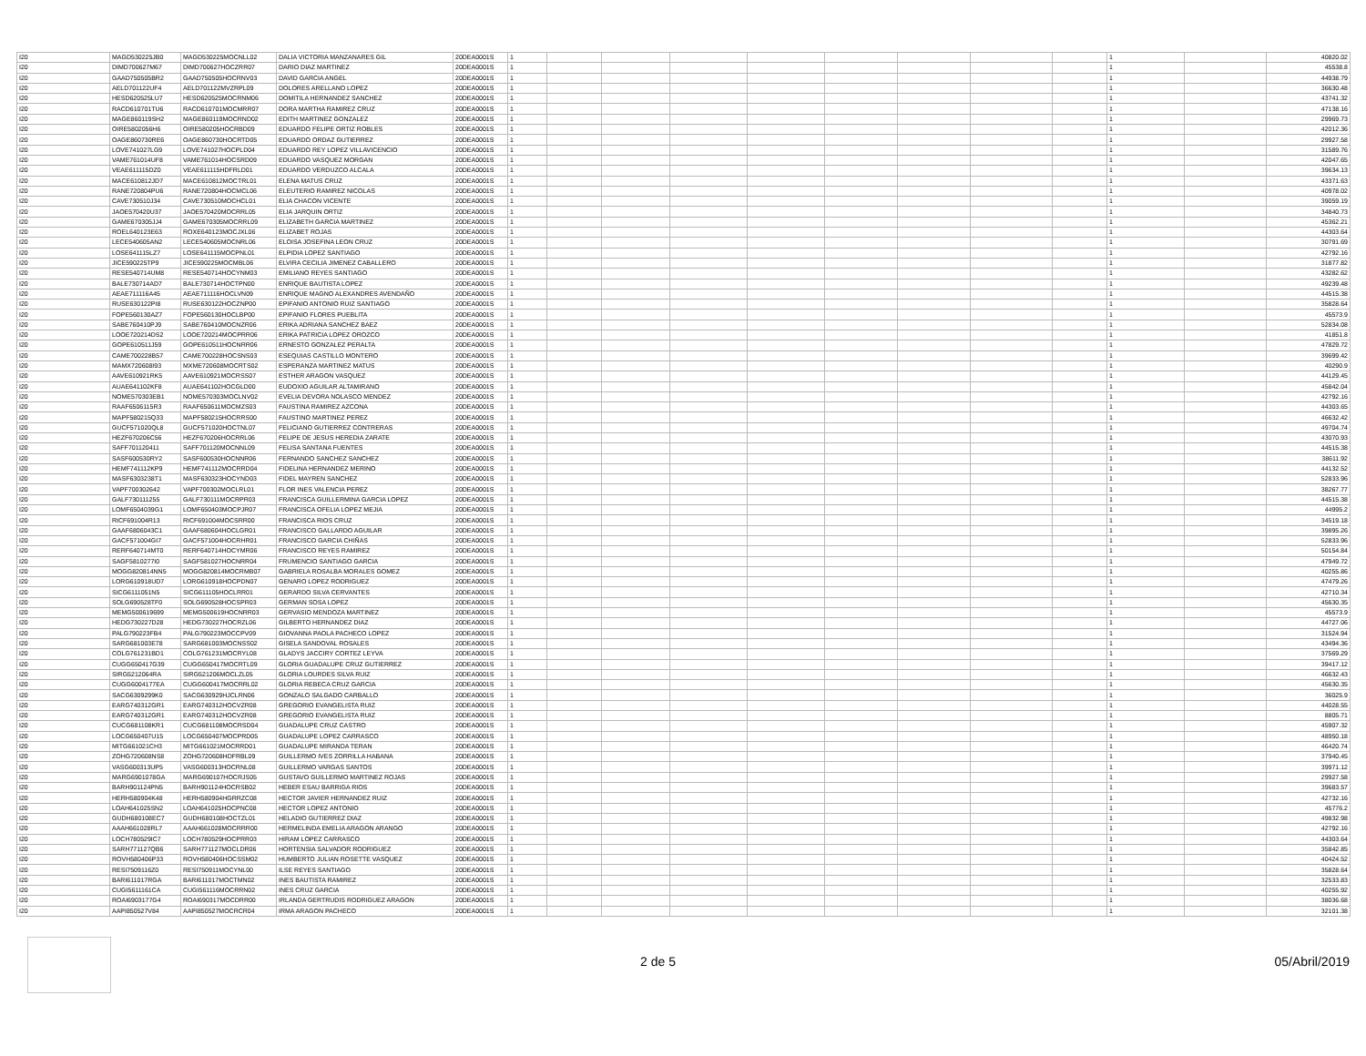| I20 | MAGD530225JB0 | MAGD530225MOCNLL02 | DALIA VICTORIA MANZANARES GIL | 20DEA0001S | 1 | | | | | | | | | 1 | | 40820.02 |
| I20 | DIMD700627M67 | DIMD700627HOCZRR07 | DARIO DIAZ MARTINEZ | 20DEA0001S | 1 | | | | | | | | | 1 | | 45538.8 |
| I20 | GAAD750505BR2 | GAAD750505HOCRNV03 | DAVID GARCIA ANGEL | 20DEA0001S | 1 | | | | | | | | | 1 | | 44938.79 |
| I20 | AELD701122UF4 | AELD701122MVZRPL09 | DOLORES ARELLANO LOPEZ | 20DEA0001S | 1 | | | | | | | | | 1 | | 36630.48 |
| I20 | HESD620525LU7 | HESD620525MOCRNM06 | DOMITILA HERNANDEZ SANCHEZ | 20DEA0001S | 1 | | | | | | | | | 1 | | 43741.32 |
| I20 | RACD610701TU6 | RACD610701MOCMRR07 | DORA MARTHA RAMIREZ CRUZ | 20DEA0001S | 1 | | | | | | | | | 1 | | 47138.16 |
| I20 | MAGE860119SH2 | MAGE860119MOCRND02 | EDITH MARTINEZ GONZALEZ | 20DEA0001S | 1 | | | | | | | | | 1 | | 29969.73 |
| I20 | OIRE5802056H6 | OIRE580205HOCRBD09 | EDUARDO FELIPE ORTIZ ROBLES | 20DEA0001S | 1 | | | | | | | | | 1 | | 42012.36 |
| I20 | OAGE860730RE6 | OAGE860730HOCRTD05 | EDUARDO ORDAZ GUTIERREZ | 20DEA0001S | 1 | | | | | | | | | 1 | | 29927.58 |
| I20 | LOVE741027LG9 | LOVE741027HOCPLD04 | EDUARDO REY LOPEZ VILLAVICENCIO | 20DEA0001S | 1 | | | | | | | | | 1 | | 31589.76 |
| I20 | VAME761014UF8 | VAME761014HOCSRD09 | EDUARDO VASQUEZ MORGAN | 20DEA0001S | 1 | | | | | | | | | 1 | | 42047.65 |
| I20 | VEAE611115DZ0 | VEAE611115HDFRLD01 | EDUARDO VERDUZCO ALCALA | 20DEA0001S | 1 | | | | | | | | | 1 | | 39634.13 |
| I20 | MACE610812JD7 | MACE610812MOCTRL01 | ELENA MATUS CRUZ | 20DEA0001S | 1 | | | | | | | | | 1 | | 43371.63 |
| I20 | RANE720804PU6 | RANE720804HOCMCL06 | ELEUTERIO RAMIREZ NICOLAS | 20DEA0001S | 1 | | | | | | | | | 1 | | 40978.02 |
| I20 | CAVE730510J34 | CAVE730510MOCHCL01 | ELIA CHACON VICENTE | 20DEA0001S | 1 | | | | | | | | | 1 | | 39059.19 |
| I20 | JAOE570420U37 | JAOE570420MOCRRL05 | ELIA JARQUIN ORTIZ | 20DEA0001S | 1 | | | | | | | | | 1 | | 34840.73 |
| I20 | GAME670305JJ4 | GAME670305MOCRRL09 | ELIZABETH GARCIA MARTINEZ | 20DEA0001S | 1 | | | | | | | | | 1 | | 45362.21 |
| I20 | ROEL640123E63 | ROXE640123MOCJXL06 | ELIZABET ROJAS | 20DEA0001S | 1 | | | | | | | | | 1 | | 44303.64 |
| I20 | LECE540605AN2 | LECE540605MOCNRL06 | ELOISA JOSEFINA LEON CRUZ | 20DEA0001S | 1 | | | | | | | | | 1 | | 30791.69 |
| I20 | LOSE641115LZ7 | LOSE641115MOCPNL01 | ELPIDIA LOPEZ SANTIAGO | 20DEA0001S | 1 | | | | | | | | | 1 | | 42792.16 |
| I20 | JICE590225TP9 | JICE590225MOCMBL06 | ELVIRA CECILIA JIMENEZ CABALLERO | 20DEA0001S | 1 | | | | | | | | | 1 | | 31877.82 |
| I20 | RESE540714UM8 | RESE540714HOCYNM03 | EMILIANO REYES SANTIAGO | 20DEA0001S | 1 | | | | | | | | | 1 | | 43282.62 |
| I20 | BALE730714AD7 | BALE730714HOCTPN00 | ENRIQUE BAUTISTA LOPEZ | 20DEA0001S | 1 | | | | | | | | | 1 | | 49239.48 |
| I20 | AEAE711116A45 | AEAE711116HOCLVN09 | ENRIQUE MAGNO ALEXANDRES AVENDAÑO | 20DEA0001S | 1 | | | | | | | | | 1 | | 44515.38 |
| I20 | RUSE630122PI8 | RUSE630122HOCZNP00 | EPIFANIO ANTONIO RUIZ SANTIAGO | 20DEA0001S | 1 | | | | | | | | | 1 | | 35828.64 |
| I20 | FOPE560130AZ7 | FOPE560130HOCLBP00 | EPIFANIO FLORES PUEBLITA | 20DEA0001S | 1 | | | | | | | | | 1 | | 45573.9 |
| I20 | SABE760410PJ9 | SABE760410MOCNZR06 | ERIKA ADRIANA SANCHEZ BAEZ | 20DEA0001S | 1 | | | | | | | | | 1 | | 52834.08 |
| I20 | LOOE720214DS2 | LOOE720214MOCPRR06 | ERIKA PATRICIA LOPEZ OROZCO | 20DEA0001S | 1 | | | | | | | | | 1 | | 41851.8 |
| I20 | GOPE610511J59 | GOPE610511HOCNRR06 | ERNESTO GONZALEZ PERALTA | 20DEA0001S | 1 | | | | | | | | | 1 | | 47829.72 |
| I20 | CAME700228B57 | CAME700228HOCSNS03 | ESEQUIAS CASTILLO MONTERO | 20DEA0001S | 1 | | | | | | | | | 1 | | 39699.42 |
| I20 | MAMX720608I93 | MXME720608MOCRTS02 | ESPERANZA MARTINEZ MATUS | 20DEA0001S | 1 | | | | | | | | | 1 | | 40290.9 |
| I20 | AAVE610921RK5 | AAVE610921MOCRSS07 | ESTHER ARAGON VASQUEZ | 20DEA0001S | 1 | | | | | | | | | 1 | | 44129.45 |
| I20 | AUAE641102KF8 | AUAE641102HOCGLD00 | EUDOXIO AGUILAR ALTAMIRANO | 20DEA0001S | 1 | | | | | | | | | 1 | | 45842.04 |
| I20 | NOME570303EB1 | NOME570303MOCLNV02 | EVELIA DEVORA NOLASCO MENDEZ | 20DEA0001S | 1 | | | | | | | | | 1 | | 42792.16 |
| I20 | RAAF6506115R3 | RAAF650611MOCMZS03 | FAUSTINA RAMIREZ AZCONA | 20DEA0001S | 1 | | | | | | | | | 1 | | 44303.65 |
| I20 | MAPF580215Q33 | MAPF580215HOCRRS00 | FAUSTINO MARTINEZ PEREZ | 20DEA0001S | 1 | | | | | | | | | 1 | | 46632.42 |
| I20 | GUCF571020QL8 | GUCF571020HOCTNL07 | FELICIANO GUTIERREZ CONTRERAS | 20DEA0001S | 1 | | | | | | | | | 1 | | 49704.74 |
| I20 | HEZF670206C56 | HEZF670206HOCRRL06 | FELIPE DE JESUS HEREDIA ZARATE | 20DEA0001S | 1 | | | | | | | | | 1 | | 43070.93 |
| I20 | SAFF701120411 | SAFF701120MOCNNL09 | FELISA SANTANA FUENTES | 20DEA0001S | 1 | | | | | | | | | 1 | | 44515.38 |
| I20 | SASF600530RY2 | SASF600530HOCNNR06 | FERNANDO SANCHEZ SANCHEZ | 20DEA0001S | 1 | | | | | | | | | 1 | | 38611.92 |
| I20 | HEMF741112KP9 | HEMF741112MOCRRD04 | FIDELINA HERNANDEZ MERINO | 20DEA0001S | 1 | | | | | | | | | 1 | | 44132.52 |
| I20 | MASF6303238T1 | MASF630323HOCYND03 | FIDEL MAYREN SANCHEZ | 20DEA0001S | 1 | | | | | | | | | 1 | | 52833.96 |
| I20 | VAPF700302642 | VAPF700302MOCLRL01 | FLOR INES VALENCIA PEREZ | 20DEA0001S | 1 | | | | | | | | | 1 | | 38267.77 |
| I20 | GALF730111255 | GALF730111MOCRPR03 | FRANCISCA GUILLERMINA GARCIA LOPEZ | 20DEA0001S | 1 | | | | | | | | | 1 | | 44515.38 |
| I20 | LOMF6504039G1 | LOMF650403MOCPJR07 | FRANCISCA OFELIA LOPEZ MEJIA | 20DEA0001S | 1 | | | | | | | | | 1 | | 44995.2 |
| I20 | RICF691004R13 | RICF691004MOCSRR00 | FRANCISCA RIOS CRUZ | 20DEA0001S | 1 | | | | | | | | | 1 | | 34519.18 |
| I20 | GAAF6806043C1 | GAAF680604HOCLGR01 | FRANCISCO GALLARDO AGUILAR | 20DEA0001S | 1 | | | | | | | | | 1 | | 39895.26 |
| I20 | GACF571004GI7 | GACF571004HOCRHR01 | FRANCISCO GARCIA CHIÑAS | 20DEA0001S | 1 | | | | | | | | | 1 | | 52833.96 |
| I20 | RERF640714MT0 | RERF640714HOCYMR06 | FRANCISCO REYES RAMIREZ | 20DEA0001S | 1 | | | | | | | | | 1 | | 50154.84 |
| I20 | SAGF5810277I0 | SAGF581027HOCNRR04 | FRUMENCIO SANTIAGO GARCIA | 20DEA0001S | 1 | | | | | | | | | 1 | | 47949.72 |
| I20 | MOGG820814NN5 | MOGG820814MOCRMB07 | GABRIELA ROSALBA MORALES GOMEZ | 20DEA0001S | 1 | | | | | | | | | 1 | | 40255.86 |
| I20 | LORG610918UD7 | LORG610918HOCPDN07 | GENARO LOPEZ RODRIGUEZ | 20DEA0001S | 1 | | | | | | | | | 1 | | 47479.26 |
| I20 | SICG6111051N5 | SICG611105HOCLRR01 | GERARDO SILVA CERVANTES | 20DEA0001S | 1 | | | | | | | | | 1 | | 42710.34 |
| I20 | SOLG690528TF0 | SOLG690528HOCSPR03 | GERMAN SOSA LOPEZ | 20DEA0001S | 1 | | | | | | | | | 1 | | 45630.35 |
| I20 | MEMG500619699 | MEMG500619HOCNRR03 | GERVASIO MENDOZA MARTINEZ | 20DEA0001S | 1 | | | | | | | | | 1 | | 45573.9 |
| I20 | HEDG730227D28 | HEDG730227HOCRZL06 | GILBERTO HERNANDEZ DIAZ | 20DEA0001S | 1 | | | | | | | | | 1 | | 44727.06 |
| I20 | PALG790223FB4 | PALG790223MOCCPV09 | GIOVANNA PAOLA PACHECO LOPEZ | 20DEA0001S | 1 | | | | | | | | | 1 | | 31524.94 |
| I20 | SARG681003E78 | SARG681003MOCNSS02 | GISELA SANDOVAL ROSALES | 20DEA0001S | 1 | | | | | | | | | 1 | | 43494.36 |
| I20 | COLG761231BD1 | COLG761231MOCRYL08 | GLADYS JACCIRY CORTEZ LEYVA | 20DEA0001S | 1 | | | | | | | | | 1 | | 37569.29 |
| I20 | CUGG650417G39 | CUGG650417MOCRTL09 | GLORIA GUADALUPE CRUZ GUTIERREZ | 20DEA0001S | 1 | | | | | | | | | 1 | | 39417.12 |
| I20 | SIRG5212064RA | SIRG521206MOCLZL05 | GLORIA LOURDES SILVA RUIZ | 20DEA0001S | 1 | | | | | | | | | 1 | | 46632.43 |
| I20 | CUGG6004177EA | CUGG600417MOCRRL02 | GLORIA REBECA CRUZ GARCIA | 20DEA0001S | 1 | | | | | | | | | 1 | | 45630.35 |
| I20 | SACG6309299K0 | SACG630929HJCLRN06 | GONZALO SALGADO CARBALLO | 20DEA0001S | 1 | | | | | | | | | 1 | | 36025.9 |
| I20 | EARG740312GR1 | EARG740312HOCVZR08 | GREGORIO EVANGELISTA RUIZ | 20DEA0001S | 1 | | | | | | | | | 1 | | 44028.55 |
| I20 | EARG740312GR1 | EARG740312HOCVZR08 | GREGORIO EVANGELISTA RUIZ | 20DEA0001S | 1 | | | | | | | | | 1 | | 8805.71 |
| I20 | CUCG681108KR1 | CUCG681108MOCRSD04 | GUADALUPE CRUZ CASTRO | 20DEA0001S | 1 | | | | | | | | | 1 | | 45907.32 |
| I20 | LOCG650407U15 | LOCG650407MOCPRD05 | GUADALUPE LOPEZ CARRASCO | 20DEA0001S | 1 | | | | | | | | | 1 | | 48950.18 |
| I20 | MITG661021CH3 | MITG661021MOCRRD01 | GUADALUPE MIRANDA TERAN | 20DEA0001S | 1 | | | | | | | | | 1 | | 46420.74 |
| I20 | ZOHG720608NS8 | ZOHG720608HDFRBL09 | GUILLERMO IVES ZORRILLA HABANA | 20DEA0001S | 1 | | | | | | | | | 1 | | 37940.45 |
| I20 | VASG600313UP5 | VASG600313HOCRNL08 | GUILLERMO VARGAS SANTOS | 20DEA0001S | 1 | | | | | | | | | 1 | | 39971.12 |
| I20 | MARG6901078GA | MARG690107HOCRJS05 | GUSTAVO GUILLERMO MARTINEZ ROJAS | 20DEA0001S | 1 | | | | | | | | | 1 | | 29927.58 |
| I20 | BARH901124PN5 | BARH901124HOCRSB02 | HEBER ESAU BARRIGA RIOS | 20DEA0001S | 1 | | | | | | | | | 1 | | 39683.57 |
| I20 | HERH580904K48 | HERH580904HGRRZC08 | HECTOR JAVIER HERNANDEZ RUIZ | 20DEA0001S | 1 | | | | | | | | | 1 | | 42732.16 |
| I20 | LOAH641025SN2 | LOAH641025HOCPNC08 | HECTOR LOPEZ ANTONIO | 20DEA0001S | 1 | | | | | | | | | 1 | | 45776.2 |
| I20 | GUDH680108EC7 | GUDH680108HOCTZL01 | HELADIO GUTIERREZ DIAZ | 20DEA0001S | 1 | | | | | | | | | 1 | | 49832.98 |
| I20 | AAAH661028RL7 | AAAH661028MOCRRR00 | HERMELINDA EMELIA ARAGON ARANGO | 20DEA0001S | 1 | | | | | | | | | 1 | | 42792.16 |
| I20 | LOCH780529IC7 | LOCH780529HOCPRR03 | HIRAM LOPEZ CARRASCO | 20DEA0001S | 1 | | | | | | | | | 1 | | 44303.64 |
| I20 | SARH771127QB6 | SARH771127MOCLDR06 | HORTENSIA SALVADOR RODRIGUEZ | 20DEA0001S | 1 | | | | | | | | | 1 | | 35842.85 |
| I20 | ROVH580406P33 | ROVH580406HOCSSM02 | HUMBERTO JULIAN ROSETTE VASQUEZ | 20DEA0001S | 1 | | | | | | | | | 1 | | 40424.52 |
| I20 | RESI7509116Z0 | RESI750911MOCYNL00 | ILSE REYES SANTIAGO | 20DEA0001S | 1 | | | | | | | | | 1 | | 35828.64 |
| I20 | BARI611017RGA | BARI611017MOCTMN02 | INES BAUTISTA RAMIREZ | 20DEA0001S | 1 | | | | | | | | | 1 | | 32533.83 |
| I20 | CUGI5611161CA | CUGI561116MOCRRN02 | INES CRUZ GARCIA | 20DEA0001S | 1 | | | | | | | | | 1 | | 40255.92 |
| I20 | ROAI6903177G4 | ROAI690317MOCDRR00 | IRLANDA GERTRUDIS RODRIGUEZ ARAGON | 20DEA0001S | 1 | | | | | | | | | 1 | | 38036.68 |
| I20 | AAPI850527V84 | AAPI850527MOCRCR04 | IRMA ARAGON PACHECO | 20DEA0001S | 1 | | | | | | | | | 1 | | 32101.38 |
2 de 5 05/Abril/2019